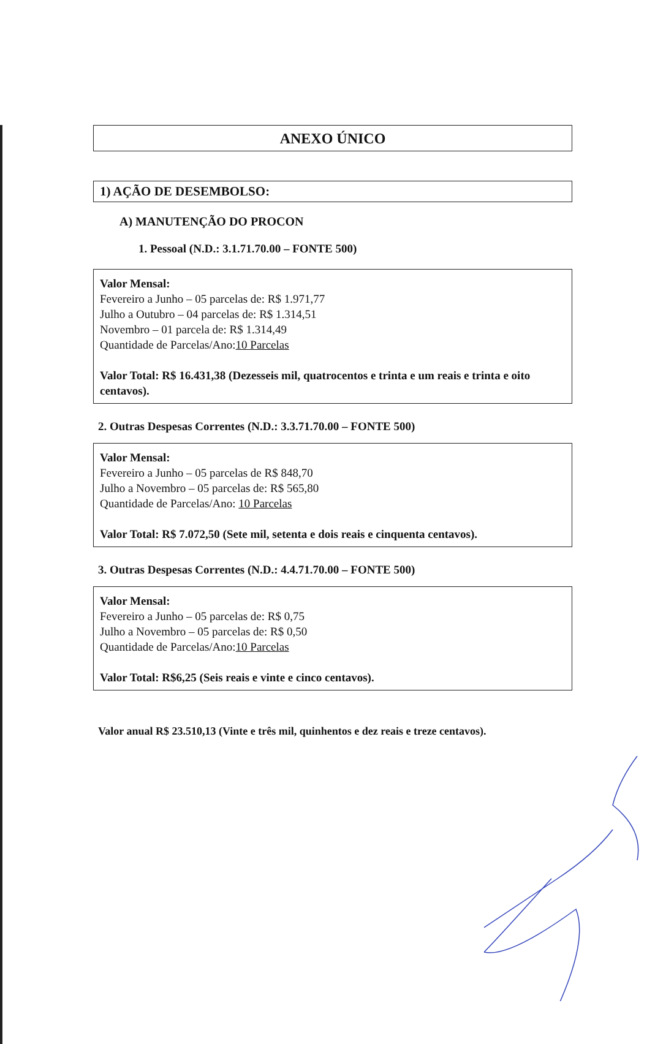ANEXO ÚNICO
1) AÇÃO DE DESEMBOLSO:
A) MANUTENÇÃO DO PROCON
1. Pessoal (N.D.: 3.1.71.70.00 – FONTE 500)
Valor Mensal:
Fevereiro a Junho – 05 parcelas de: R$ 1.971,77
Julho a Outubro – 04 parcelas de: R$ 1.314,51
Novembro – 01 parcela de: R$ 1.314,49
Quantidade de Parcelas/Ano:10 Parcelas
Valor Total: R$ 16.431,38 (Dezesseis mil, quatrocentos e trinta e um reais e trinta e oito centavos).
2. Outras Despesas Correntes (N.D.: 3.3.71.70.00 – FONTE 500)
Valor Mensal:
Fevereiro a Junho – 05 parcelas de R$ 848,70
Julho a Novembro – 05 parcelas de: R$ 565,80
Quantidade de Parcelas/Ano: 10 Parcelas
Valor Total: R$ 7.072,50 (Sete mil, setenta e dois reais e cinquenta centavos).
3. Outras Despesas Correntes (N.D.: 4.4.71.70.00 – FONTE 500)
Valor Mensal:
Fevereiro a Junho – 05 parcelas de: R$ 0,75
Julho a Novembro – 05 parcelas de: R$ 0,50
Quantidade de Parcelas/Ano:10 Parcelas
Valor Total: R$6,25 (Seis reais e vinte e cinco centavos).
Valor anual R$ 23.510,13 (Vinte e três mil, quinhentos e dez reais e treze centavos).